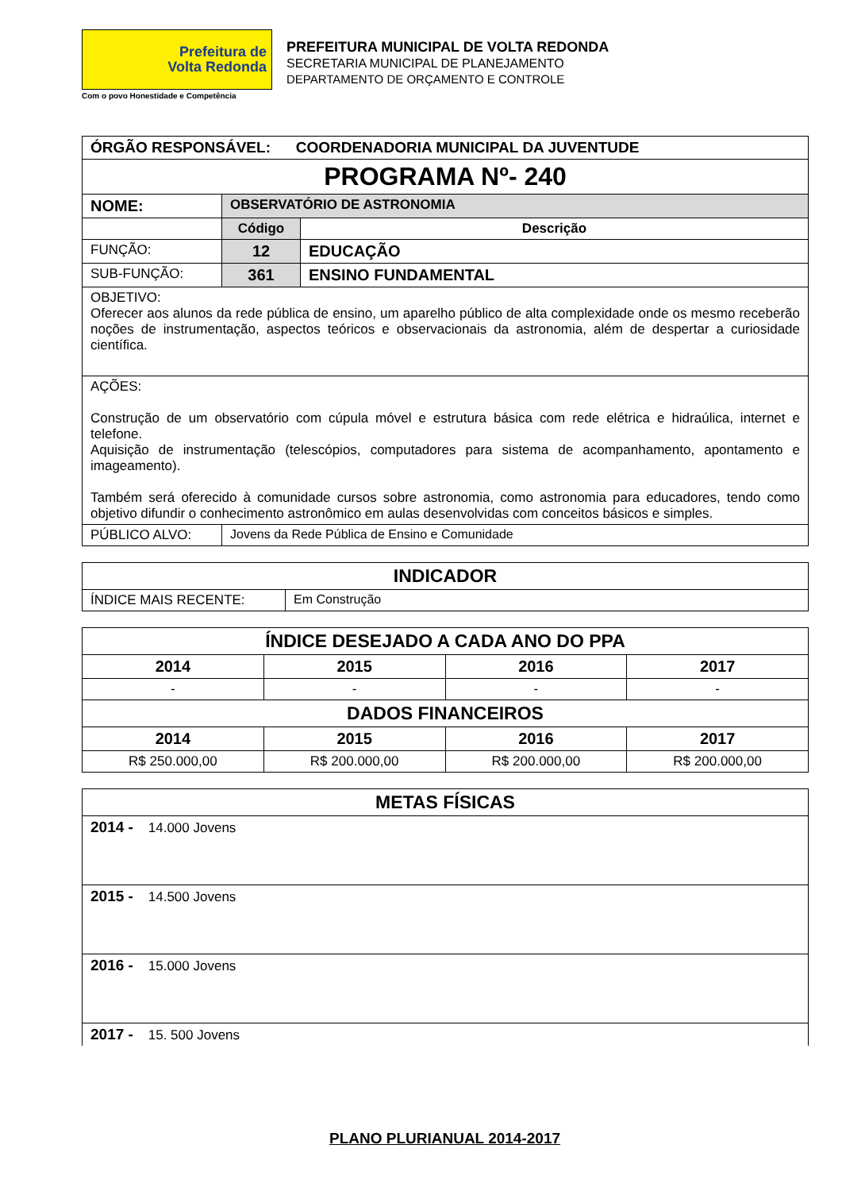Prefeitura de
Volta Redonda
Com o povo Honestidade e Competência
PREFEITURA MUNICIPAL DE VOLTA REDONDA
SECRETARIA MUNICIPAL DE PLANEJAMENTO
DEPARTAMENTO DE ORÇAMENTO E CONTROLE
| ÓRGÃO RESPONSÁVEL: COORDENADORIA MUNICIPAL DA JUVENTUDE | | |
| PROGRAMA Nº- 240 | | |
| NOME: | OBSERVATÓRIO DE ASTRONOMIA | |
| | Código | Descrição |
| FUNÇÃO: | 12 | EDUCAÇÃO |
| SUB-FUNÇÃO: | 361 | ENSINO FUNDAMENTAL |
| OBJETIVO: Oferecer aos alunos da rede pública de ensino, um aparelho público de alta complexidade onde os mesmo receberão noções de instrumentação, aspectos teóricos e observacionais da astronomia, além de despertar a curiosidade científica. | | |
| AÇÕES: Construção de um observatório com cúpula móvel e estrutura básica com rede elétrica e hidraúlica, internet e telefone. Aquisição de instrumentação (telescópios, computadores para sistema de acompanhamento, apontamento e imageamento). Também será oferecido à comunidade cursos sobre astronomia, como astronomia para educadores, tendo como objetivo difundir o conhecimento astronômico em aulas desenvolvidas com conceitos básicos e simples. | | |
| PÚBLICO ALVO: | Jovens da Rede Pública de Ensino e Comunidade | |
| INDICADOR | |
| ÍNDICE MAIS RECENTE: | Em Construção |
| ÍNDICE DESEJADO A CADA ANO DO PPA | | | |
| 2014 | 2015 | 2016 | 2017 |
| - | - | - | - |
| DADOS FINANCEIROS | | | |
| 2014 | 2015 | 2016 | 2017 |
| R$ 250.000,00 | R$ 200.000,00 | R$ 200.000,00 | R$ 200.000,00 |
| METAS FÍSICAS |
| 2014 - 14.000 Jovens |
| 2015 - 14.500 Jovens |
| 2016 - 15.000 Jovens |
| 2017 - 15. 500 Jovens |
PLANO PLURIANUAL 2014-2017